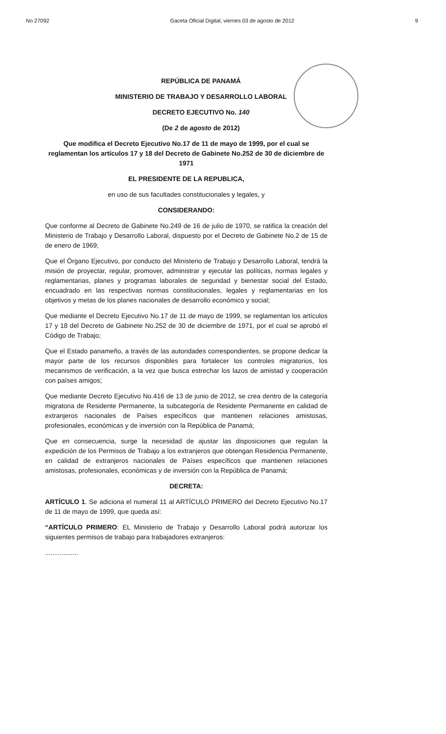No 27092 Gaceta Oficial Digital, viernes 03 de agosto de 2012 9
REPÚBLICA DE PANAMÁ
MINISTERIO DE TRABAJO Y DESARROLLO LABORAL
DECRETO EJECUTIVO No. 140
(De 2 de agosto de 2012)
Que modifica el Decreto Ejecutivo No.17 de 11 de mayo de 1999, por el cual se reglamentan los artículos 17 y 18 del Decreto de Gabinete No.252 de 30 de diciembre de 1971
EL PRESIDENTE DE LA REPUBLICA,
en uso de sus facultades constitucionales y legales, y
CONSIDERANDO:
Que conforme al Decreto de Gabinete No.249 de 16 de julio de 1970, se ratifica la creación del Ministerio de Trabajo y Desarrollo Laboral, dispuesto por el Decreto de Gabinete No.2 de 15 de de enero de 1969;
Que el Órgano Ejecutivo, por conducto del Ministerio de Trabajo y Desarrollo Laboral, tendrá la misión de proyectar, regular, promover, administrar y ejecutar las políticas, normas legales y reglamentarias, planes y programas laborales de seguridad y bienestar social del Estado, encuadrado en las respectivas normas constitucionales, legales y reglamentarias en los objetivos y metas de los planes nacionales de desarrollo económico y social;
Que mediante el Decreto Ejecutivo No.17 de 11 de mayo de 1999, se reglamentan los artículos 17 y 18 del Decreto de Gabinete No.252 de 30 de diciembre de 1971, por el cual se aprobó el Código de Trabajo;
Que el Estado panameño, a través de las autoridades correspondientes, se propone dedicar la mayor parte de los recursos disponibles para fortalecer los controles migratorios, los mecanismos de verificación, a la vez que busca estrechar los lazos de amistad y cooperación con países amigos;
Que mediante Decreto Ejecutivo No.416 de 13 de junio de 2012, se crea dentro de la categoría migratoria de Residente Permanente, la subcategoría de Residente Permanente en calidad de extranjeros nacionales de Países específicos que mantienen relaciones amistosas, profesionales, económicas y de inversión con la República de Panamá;
Que en consecuencia, surge la necesidad de ajustar las disposiciones que regulan la expedición de los Permisos de Trabajo a los extranjeros que obtengan Residencia Permanente, en calidad de extranjeros nacionales de Países específicos que mantienen relaciones amistosas, profesionales, económicas y de inversión con la República de Panamá;
DECRETA:
ARTÍCULO 1. Se adiciona el numeral 11 al ARTÍCULO PRIMERO del Decreto Ejecutivo No.17 de 11 de mayo de 1999, que queda así:
“ARTÍCULO PRIMERO: EL Ministerio de Trabajo y Desarrollo Laboral podrá autorizar los siguientes permisos de trabajo para trabajadores extranjeros:
..................